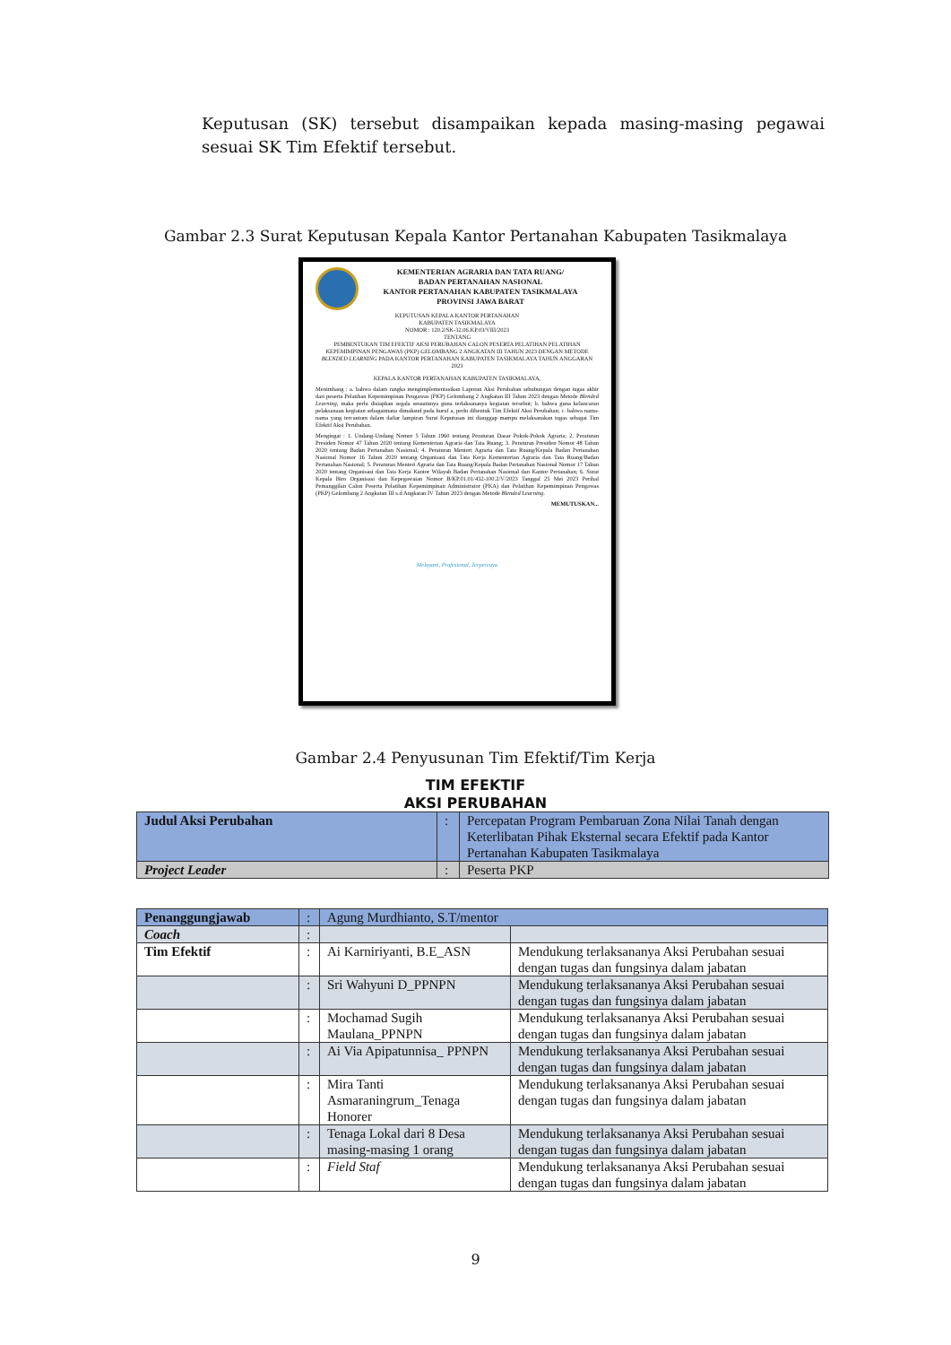Keputusan (SK) tersebut disampaikan kepada masing-masing pegawai sesuai SK Tim Efektif tersebut.
Gambar 2.3 Surat Keputusan Kepala Kantor Pertanahan Kabupaten Tasikmalaya
KEMENTERIAN AGRARIA DAN TATA RUANG/
BADAN PERTANAHAN NASIONAL
KANTOR PERTANAHAN KABUPATEN TASIKMALAYA
PROVINSI JAWA BARAT
KEPUTUSAN KEPALA KANTOR PERTANAHAN
KABUPATEN TASIKMALAYA
NOMOR : 120.2/SK-32.06.KP.03/VIII/2023
TENTANG
PEMBENTUKAN TIM EFEKTIF AKSI PERUBAHAN CALON PESERTA PELATIHAN PELATIHAN KEPEMIMPINAN PENGAWAS (PKP) GELOMBANG 2 ANGKATAN III TAHUN 2023 DENGAN METODE BLENDED LEARNING PADA KANTOR PERTANAHAN KABUPATEN TASIKMALAYA TAHUN ANGGARAN 2023
KEPALA KANTOR PERTANAHAN KABUPATEN TASIKMALAYA,
Menimbang : a. bahwa dalam rangka mengimplementasikan Laporan Aksi Perubahan sehubungan dengan tugas akhir dari peserta Pelatihan Kepemimpinan Pengawas (PKP) Gelombang 2 Angkatan III Tahun 2023 dengan Metode Blended Learning, maka perlu disiapkan segala sesuatunya guna terlaksananya kegiatan tersebut; b. bahwa guna kelancaran pelaksanaan kegiatan sebagaimana dimaksud pada huruf a, perlu dibentuk Tim Efektif Aksi Perubahan; c. bahwa nama-nama yang tercantum dalam daftar lampiran Surat Keputusan ini dianggap mampu melaksanakan tugas sebagai Tim Efektif Aksi Perubahan.
Mengingat : 1. Undang-Undang Nomor 5 Tahun 1960 tentang Peraturan Dasar Pokok-Pokok Agraria; 2. Peraturan Presiden Nomor 47 Tahun 2020 tentang Kementerian Agraria dan Tata Ruang; 3. Peraturan Presiden Nomor 48 Tahun 2020 tentang Badan Pertanahan Nasional; 4. Peraturan Menteri Agraria dan Tata Ruang/Kepala Badan Pertanahan Nasional Nomor 16 Tahun 2020 tentang Organisasi dan Tata Kerja Kementerian Agraria dan Tata Ruang/Badan Pertanahan Nasional; 5. Peraturan Menteri Agraria dan Tata Ruang/Kepala Badan Pertanahan Nasional Nomor 17 Tahun 2020 tentang Organisasi dan Tata Kerja Kantor Wilayah Badan Pertanahan Nasional dan Kantor Pertanahan; 6. Surat Kepala Biro Organisasi dan Kepegawaian Nomor B/KP.01.01/432-100.2/V/2023 Tanggal 25 Mei 2023 Perihal Pemanggilan Calon Peserta Pelatihan Kepemimpinan Administrator (PKA) dan Pelatihan Kepemimpinan Pengawas (PKP) Gelombang 2 Angkatan III s.d Angkatan IV Tahun 2023 dengan Metode Blended Learning.
MEMUTUSKAN...
Melayani, Profesional, Terpercaya
Gambar 2.4 Penyusunan Tim Efektif/Tim Kerja
TIM EFEKTIF
AKSI PERUBAHAN
| Judul Aksi Perubahan | : | Percepatan Program Pembaruan Zona Nilai Tanah dengan Keterlibatan Pihak Eksternal secara Efektif pada Kantor Pertanahan Kabupaten Tasikmalaya |
| Project Leader | : | Peserta PKP |
| Penanggungjawab | : | Agung Murdhianto, S.T/mentor | |
| Coach | : | | |
| Tim Efektif | : | Ai Karniriyanti, B.E_ASN | Mendukung terlaksananya Aksi Perubahan sesuai dengan tugas dan fungsinya dalam jabatan |
| | : | Sri Wahyuni D_PPNPN | Mendukung terlaksananya Aksi Perubahan sesuai dengan tugas dan fungsinya dalam jabatan |
| | : | Mochamad Sugih Maulana_PPNPN | Mendukung terlaksananya Aksi Perubahan sesuai dengan tugas dan fungsinya dalam jabatan |
| | : | Ai Via Apipatunnisa_ PPNPN | Mendukung terlaksananya Aksi Perubahan sesuai dengan tugas dan fungsinya dalam jabatan |
| | : | Mira Tanti Asmaraningrum_Tenaga Honorer | Mendukung terlaksananya Aksi Perubahan sesuai dengan tugas dan fungsinya dalam jabatan |
| | : | Tenaga Lokal dari 8 Desa masing-masing 1 orang | Mendukung terlaksananya Aksi Perubahan sesuai dengan tugas dan fungsinya dalam jabatan |
| | : | Field Staf | Mendukung terlaksananya Aksi Perubahan sesuai dengan tugas dan fungsinya dalam jabatan |
9